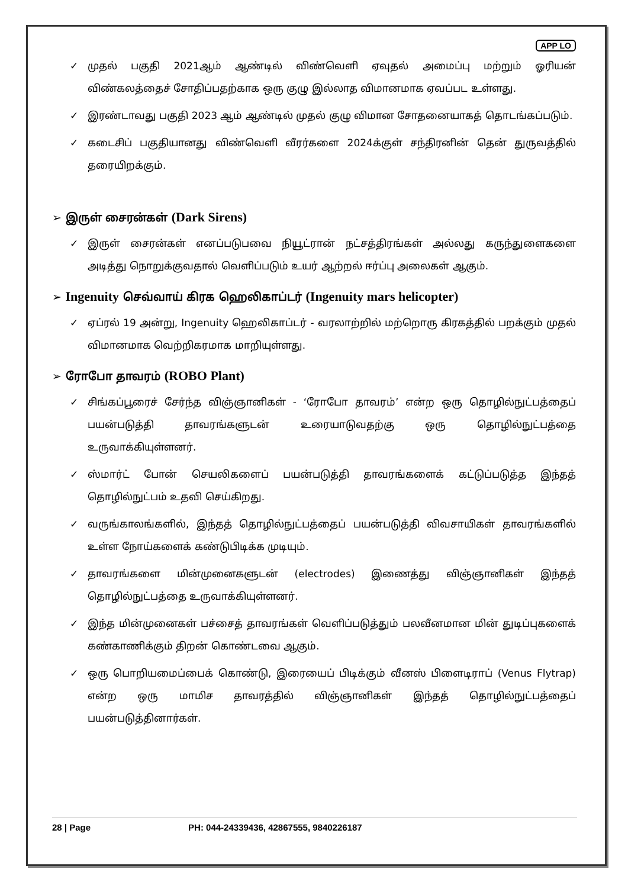APP LO
✓ முதல் பகுதி 2021ஆம் ஆண்டில் விண்வெளி ஏவுதல் அமைப்பு மற்றும் ஓரியன் விண்கலத்தைச் சோதிப்பதற்காக ஒரு குழு இல்லாத விமானமாக ஏவப்பட உள்ளது.
✓ இரண்டாவது பகுதி 2023 ஆம் ஆண்டில் முதல் குழு விமான சோதனையாகத் தொடங்கப்படும்.
✓ கடைசிப் பகுதியானது விண்வெளி வீரர்களை 2024க்குள் சந்திரனின் தென் துருவத்தில் தரையிறக்கும்.
➢ இருள் சைரன்கள் (Dark Sirens)
✓ இருள் சைரன்கள் எனப்படுபவை நியூட்ரான் நட்சத்திரங்கள் அல்லது கருந்துளைகளை அடித்து நொறுக்குவதால் வெளிப்படும் உயர் ஆற்றல் ஈர்ப்பு அலைகள் ஆகும்.
➢ Ingenuity செவ்வாய் கிரக ஹெலிகாப்டர் (Ingenuity mars helicopter)
✓ ஏப்ரல் 19 அன்று, Ingenuity ஹெலிகாப்டர் - வரலாற்றில் மற்றொரு கிரகத்தில் பறக்கும் முதல் விமானமாக வெற்றிகரமாக மாறியுள்ளது.
➢ ரோபோ தாவரம் (ROBO Plant)
✓ சிங்கப்பூரைச் சேர்ந்த விஞ்ஞானிகள் - ‘ரோபோ தாவரம்’ என்ற ஒரு தொழில்நுட்பத்தைப் பயன்படுத்தி தாவரங்களுடன் உரையாடுவதற்கு ஒரு தொழில்நுட்பத்தை உருவாக்கியுள்ளனர்.
✓ ஸ்மார்ட் போன் செயலிகளைப் பயன்படுத்தி தாவரங்களைக் கட்டுப்படுத்த இந்தத் தொழில்நுட்பம் உதவி செய்கிறது.
✓ வருங்காலங்களில், இந்தத் தொழில்நுட்பத்தைப் பயன்படுத்தி விவசாயிகள் தாவரங்களில் உள்ள நோய்களைக் கண்டுபிடிக்க முடியும்.
✓ தாவரங்களை மின்முனைகளுடன் (electrodes) இணைத்து விஞ்ஞானிகள் இந்தத் தொழில்நுட்பத்தை உருவாக்கியுள்ளனர்.
✓ இந்த மின்முனைகள் பச்சைத் தாவரங்கள் வெளிப்படுத்தும் பலவீனமான மின் துடிப்புகளைக் கண்காணிக்கும் திறன் கொண்டவை ஆகும்.
✓ ஒரு பொறியமைப்பைக் கொண்டு, இரையைப் பிடிக்கும் வீனஸ் பிளைடிராப் (Venus Flytrap) என்ற ஒரு மாமிச தாவரத்தில் விஞ்ஞானிகள் இந்தத் தொழில்நுட்பத்தைப் பயன்படுத்தினார்கள்.
28 | Page PH: 044-24339436, 42867555, 9840226187